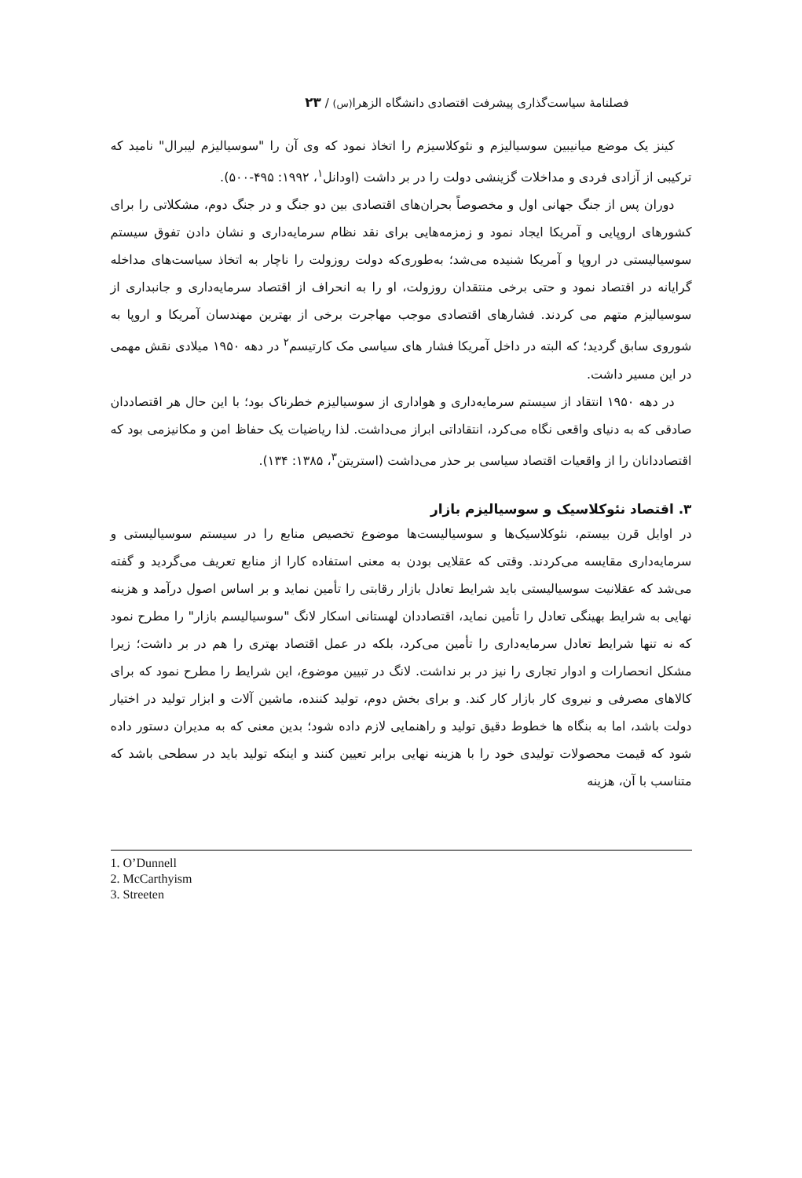فصلنامهٔ سیاست‌گذاری پیشرفت اقتصادی دانشگاه الزهرا(س) / ۲۳
کینز یک موضع میانیبین سوسیالیزم و نئوکلاسیزم را اتخاذ نمود که وی آن را "سوسیالیزم لیبرال" نامید که ترکیبی از آزادی فردی و مداخلات گزینشی دولت را در بر داشت (اودانل<sup>۱</sup>، ۱۹۹۲: ۴۹۵-۵۰۰).
دوران پس از جنگ جهانی اول و مخصوصاً بحران‌های اقتصادی بین دو جنگ و در جنگ دوم، مشکلاتی را برای کشورهای اروپایی و آمریکا ایجاد نمود و زمزمه‌هایی برای نقد نظام سرمایه‌داری و نشان دادن تفوق سیستم سوسیالیستی در اروپا و آمریکا شنیده می‌شد؛ به‌طوری‌که دولت روزولت را ناچار به اتخاذ سیاست‌های مداخله گرایانه در اقتصاد نمود و حتی برخی منتقدان روزولت، او را به انحراف از اقتصاد سرمایه‌داری و جانبداری از سوسیالیزم متهم می کردند. فشارهای اقتصادی موجب مهاجرت برخی از بهترین مهندسان آمریکا و اروپا به شوروی سابق گردید؛ که البته در داخل آمریکا فشار های سیاسی مک کارتیسم<sup>۲</sup> در دهه ۱۹۵۰ میلادی نقش مهمی در این مسیر داشت.
در دهه ۱۹۵۰ انتقاد از سیستم سرمایه‌داری و هواداری از سوسیالیزم خطرناک بود؛ با این حال هر اقتصاددان صادقی که به دنیای واقعی نگاه می‌کرد، انتقاداتی ابراز می‌داشت. لذا ریاضیات یک حفاظ امن و مکانیزمی بود که اقتصاددانان را از واقعیات اقتصاد سیاسی بر حذر می‌داشت (استریتن<sup>۳</sup>، ۱۳۸۵: ۱۳۴).
۳. اقتصاد نئوکلاسیک و سوسیالیزم بازار
در اوایل قرن بیستم، نئوکلاسیک‌ها و سوسیالیست‌ها موضوع تخصیص منابع را در سیستم سوسیالیستی و سرمایه‌داری مقایسه می‌کردند. وقتی که عقلایی بودن به معنی استفاده کارا از منابع تعریف می‌گردید و گفته می‌شد که عقلانیت سوسیالیستی باید شرایط تعادل بازار رقابتی را تأمین نماید و بر اساس اصول درآمد و هزینه نهایی به شرایط بهینگی تعادل را تأمین نماید، اقتصاددان لهستانی اسکار لانگ "سوسیالیسم بازار" را مطرح نمود که نه تنها شرایط تعادل سرمایه‌داری را تأمین می‌کرد، بلکه در عمل اقتصاد بهتری را هم در بر داشت؛ زیرا مشکل انحصارات و ادوار تجاری را نیز در بر نداشت. لانگ در تبیین موضوع، این شرایط را مطرح نمود که برای کالاهای مصرفی و نیروی کار بازار کار کند. و برای بخش دوم، تولید کننده، ماشین آلات و ابزار تولید در اختیار دولت باشد، اما به بنگاه ها خطوط دقیق تولید و راهنمایی لازم داده شود؛ بدین معنی که به مدیران دستور داده شود که قیمت محصولات تولیدی خود را با هزینه نهایی برابر تعیین کنند و اینکه تولید باید در سطحی باشد که متناسب با آن، هزینه
1. O’Dunnell
2. McCarthyism
3. Streeten